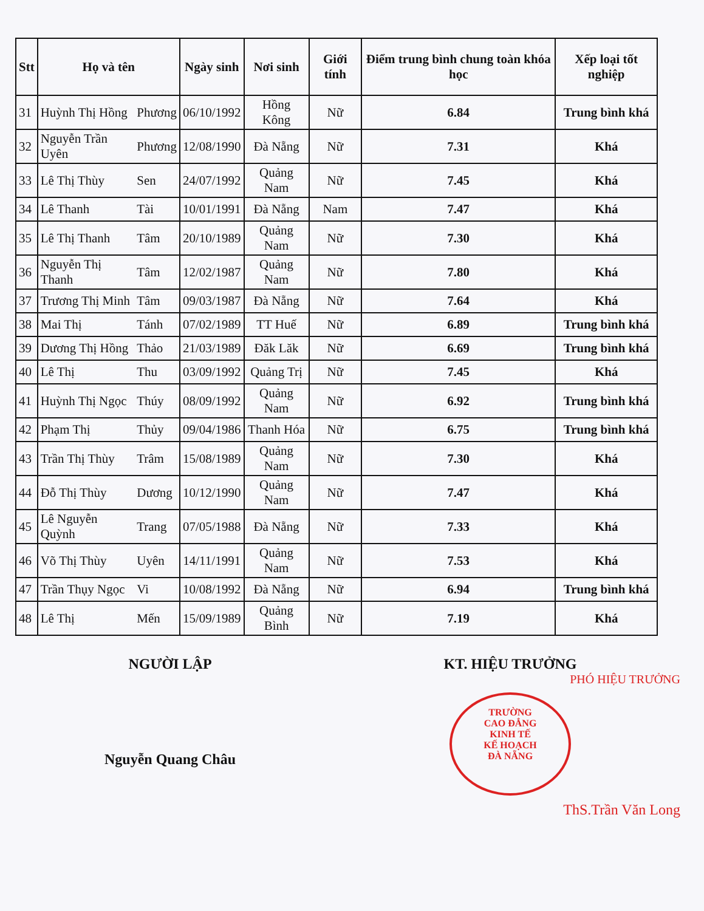| Stt | Họ và tên | | Ngày sinh | Nơi sinh | Giới tính | Điểm trung bình chung toàn khóa học | Xếp loại tốt nghiệp |
| --- | --- | --- | --- | --- | --- | --- | --- |
| 31 | Huỳnh Thị Hồng | Phương | 06/10/1992 | Hồng Kông | Nữ | 6.84 | Trung bình khá |
| 32 | Nguyễn Trần Uyên | Phương | 12/08/1990 | Đà Nẵng | Nữ | 7.31 | Khá |
| 33 | Lê Thị Thùy | Sen | 24/07/1992 | Quảng Nam | Nữ | 7.45 | Khá |
| 34 | Lê Thanh | Tài | 10/01/1991 | Đà Nẵng | Nam | 7.47 | Khá |
| 35 | Lê Thị Thanh | Tâm | 20/10/1989 | Quảng Nam | Nữ | 7.30 | Khá |
| 36 | Nguyễn Thị Thanh | Tâm | 12/02/1987 | Quảng Nam | Nữ | 7.80 | Khá |
| 37 | Trương Thị Minh | Tâm | 09/03/1987 | Đà Nẵng | Nữ | 7.64 | Khá |
| 38 | Mai Thị | Tánh | 07/02/1989 | TT Huế | Nữ | 6.89 | Trung bình khá |
| 39 | Dương Thị Hồng | Thảo | 21/03/1989 | Đăk Lăk | Nữ | 6.69 | Trung bình khá |
| 40 | Lê Thị | Thu | 03/09/1992 | Quảng Trị | Nữ | 7.45 | Khá |
| 41 | Huỳnh Thị Ngọc | Thúy | 08/09/1992 | Quảng Nam | Nữ | 6.92 | Trung bình khá |
| 42 | Phạm Thị | Thủy | 09/04/1986 | Thanh Hóa | Nữ | 6.75 | Trung bình khá |
| 43 | Trần Thị Thùy | Trâm | 15/08/1989 | Quảng Nam | Nữ | 7.30 | Khá |
| 44 | Đỗ Thị Thùy | Dương | 10/12/1990 | Quảng Nam | Nữ | 7.47 | Khá |
| 45 | Lê Nguyễn Quỳnh | Trang | 07/05/1988 | Đà Nẵng | Nữ | 7.33 | Khá |
| 46 | Võ Thị Thùy | Uyên | 14/11/1991 | Quảng Nam | Nữ | 7.53 | Khá |
| 47 | Trần Thụy Ngọc | Vi | 10/08/1992 | Đà Nẵng | Nữ | 6.94 | Trung bình khá |
| 48 | Lê Thị | Mến | 15/09/1989 | Quảng Bình | Nữ | 7.19 | Khá |
NGƯỜI LẬP
Nguyễn Quang Châu
KT. HIỆU TRƯỞNG
PHÓ HIỆU TRƯỞNG
TRƯỜNG
CAO ĐẲNG
KINH TẾ
KẾ HOẠCH
ĐÀ NẴNG
ThS.Trần Văn Long